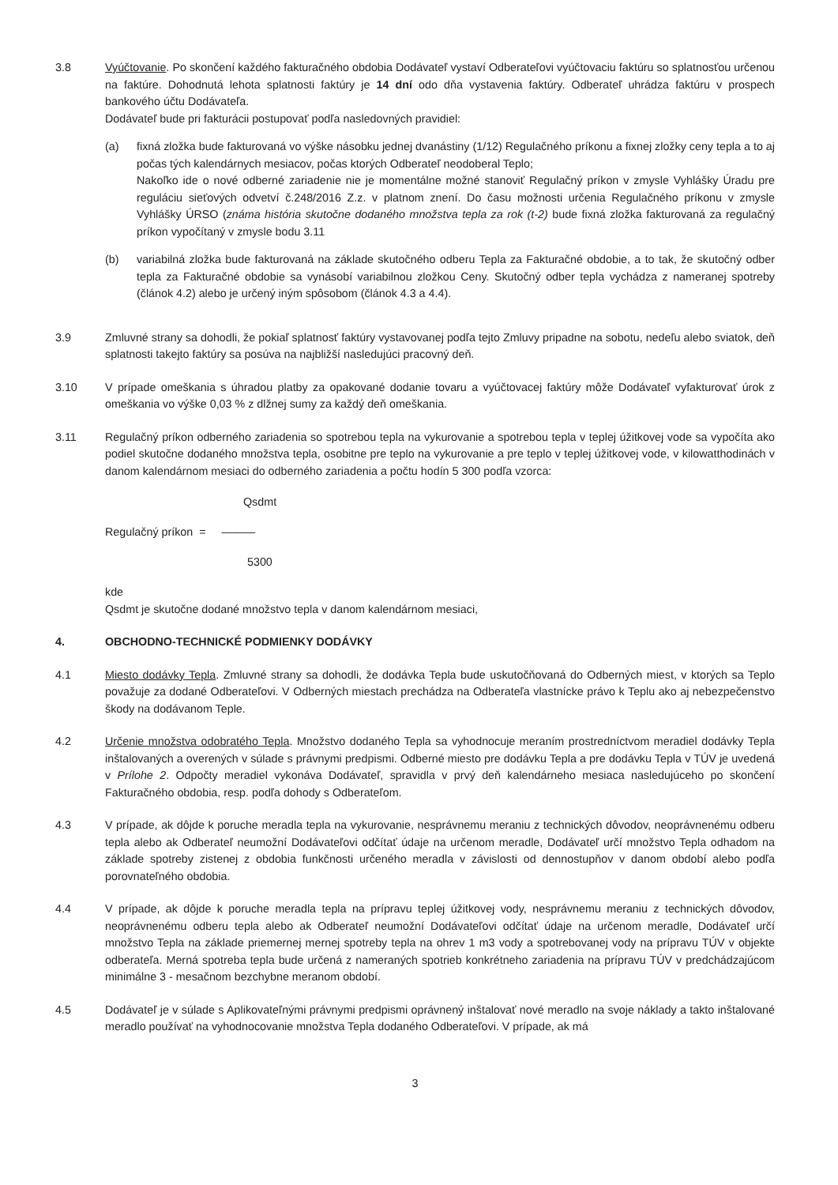3.8 Vyúčtovanie. Po skončení každého fakturačného obdobia Dodávateľ vystaví Odberateľovi vyúčtovaciu faktúru so splatnosťou určenou na faktúre. Dohodnutá lehota splatnosti faktúry je 14 dní odo dňa vystavenia faktúry. Odberateľ uhrádza faktúru v prospech bankového účtu Dodávateľa.
Dodávateľ bude pri fakturácii postupovať podľa nasledovných pravidiel:
(a) fixná zložka bude fakturovaná vo výške násobku jednej dvanástiny (1/12) Regulačného príkonu a fixnej zložky ceny tepla a to aj počas tých kalendárnych mesiacov, počas ktorých Odberateľ neodoberal Teplo;
Nakoľko ide o nové odberné zariadenie nie je momentálne možné stanoviť Regulačný príkon v zmysle Vyhlášky Úradu pre reguláciu sieťových odvetví č.248/2016 Z.z. v platnom znení. Do času možnosti určenia Regulačného príkonu v zmysle Vyhlášky ÚRSO (známa história skutočne dodaného množstva tepla za rok (t-2) bude fixná zložka fakturovaná za regulačný príkon vypočítaný v zmysle bodu 3.11
(b) variabilná zložka bude fakturovaná na základe skutočného odberu Tepla za Fakturačné obdobie, a to tak, že skutočný odber tepla za Fakturačné obdobie sa vynásobí variabilnou zložkou Ceny. Skutočný odber tepla vychádza z nameranej spotreby (článok 4.2) alebo je určený iným spôsobom (článok 4.3 a 4.4).
3.9 Zmluvné strany sa dohodli, že pokiaľ splatnosť faktúry vystavovanej podľa tejto Zmluvy pripadne na sobotu, nedeľu alebo sviatok, deň splatnosti takejto faktúry sa posúva na najbližší nasledujúci pracovný deň.
3.10 V prípade omeškania s úhradou platby za opakované dodanie tovaru a vyúčtovacej faktúry môže Dodávateľ vyfakturovať úrok z omeškania vo výške 0,03 % z dlžnej sumy za každý deň omeškania.
3.11 Regulačný príkon odberného zariadenia so spotrebou tepla na vykurovanie a spotrebou tepla v teplej úžitkovej vode sa vypočíta ako podiel skutočne dodaného množstva tepla, osobitne pre teplo na vykurovanie a pre teplo v teplej úžitkovej vode, v kilowatthodinách v danom kalendárnom mesiaci do odberného zariadenia a počtu hodín 5 300 podľa vzorca:
Qsdmt
Regulačný príkon = ———
5300
kde
Qsdmt je skutočne dodané množstvo tepla v danom kalendárnom mesiaci,
4. OBCHODNO-TECHNICKÉ PODMIENKY DODÁVKY
4.1 Miesto dodávky Tepla. Zmluvné strany sa dohodli, že dodávka Tepla bude uskutočňovaná do Odberných miest, v ktorých sa Teplo považuje za dodané Odberateľovi. V Odberných miestach prechádza na Odberateľa vlastnícke právo k Teplu ako aj nebezpečenstvo škody na dodávanom Teple.
4.2 Určenie množstva odobratého Tepla. Množstvo dodaného Tepla sa vyhodnocuje meraním prostredníctvom meradiel dodávky Tepla inštalovaných a overených v súlade s právnymi predpismi. Odberné miesto pre dodávku Tepla a pre dodávku Tepla v TÚV je uvedená v Prílohe 2. Odpočty meradiel vykonáva Dodávateľ, spravidla v prvý deň kalendárneho mesiaca nasledujúceho po skončení Fakturačného obdobia, resp. podľa dohody s Odberateľom.
4.3 V prípade, ak dôjde k poruche meradla tepla na vykurovanie, nesprávnemu meraniu z technických dôvodov, neoprávnenému odberu tepla alebo ak Odberateľ neumožní Dodávateľovi odčítať údaje na určenom meradle, Dodávateľ určí množstvo Tepla odhadom na základe spotreby zistenej z obdobia funkčnosti určeného meradla v závislosti od dennostupňov v danom období alebo podľa porovnateľného obdobia.
4.4 V prípade, ak dôjde k poruche meradla tepla na prípravu teplej úžitkovej vody, nesprávnemu meraniu z technických dôvodov, neoprávnenému odberu tepla alebo ak Odberateľ neumožní Dodávateľovi odčítať údaje na určenom meradle, Dodávateľ určí množstvo Tepla na základe priemernej mernej spotreby tepla na ohrev 1 m3 vody a spotrebovanej vody na prípravu TÚV v objekte odberateľa. Merná spotreba tepla bude určená z nameraných spotrieb konkrétneho zariadenia na prípravu TÚV v predchádzajúcom minimálne 3 - mesačnom bezchybne meranom období.
4.5 Dodávateľ je v súlade s Aplikovateľnými právnymi predpismi oprávnený inštalovať nové meradlo na svoje náklady a takto inštalované meradlo používať na vyhodnocovanie množstva Tepla dodaného Odberateľovi. V prípade, ak má
3